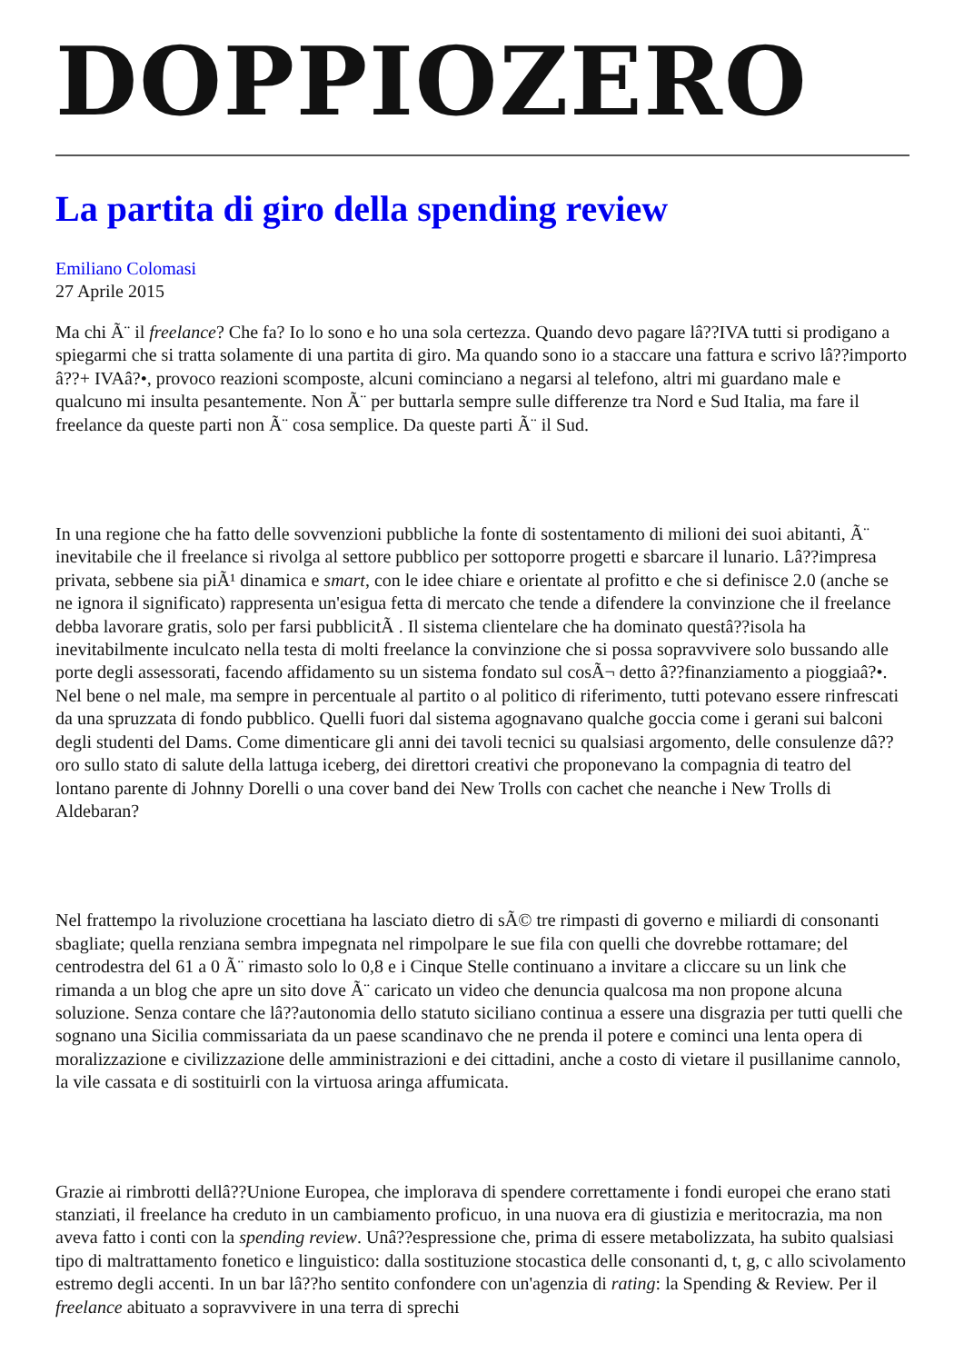DOPPIOZERO
La partita di giro della spending review
Emiliano Colomasi
27 Aprile 2015
Ma chi Ã¨ il freelance? Che fa? Io lo sono e ho una sola certezza. Quando devo pagare lâ??IVA tutti si prodigano a spiegarmi che si tratta solamente di una partita di giro. Ma quando sono io a staccare una fattura e scrivo lâ??importo â??+ IVAâ?•, provoco reazioni scomposte, alcuni cominciano a negarsi al telefono, altri mi guardano male e qualcuno mi insulta pesantemente. Non Ã¨ per buttarla sempre sulle differenze tra Nord e Sud Italia, ma fare il freelance da queste parti non Ã¨ cosa semplice. Da queste parti Ã¨ il Sud.
In una regione che ha fatto delle sovvenzioni pubbliche la fonte di sostentamento di milioni dei suoi abitanti, Ã¨ inevitabile che il freelance si rivolga al settore pubblico per sottoporre progetti e sbarcare il lunario. Lâ??impresa privata, sebbene sia piÃ¹ dinamica e smart, con le idee chiare e orientate al profitto e che si definisce 2.0 (anche se ne ignora il significato) rappresenta un'esigua fetta di mercato che tende a difendere la convinzione che il freelance debba lavorare gratis, solo per farsi pubblicitÃ . Il sistema clientelare che ha dominato questâ??isola ha inevitabilmente inculcato nella testa di molti freelance la convinzione che si possa sopravvivere solo bussando alle porte degli assessorati, facendo affidamento su un sistema fondato sul cosÃ¬ detto â??finanziamento a pioggiaâ?•. Nel bene o nel male, ma sempre in percentuale al partito o al politico di riferimento, tutti potevano essere rinfrescati da una spruzzata di fondo pubblico. Quelli fuori dal sistema agognavano qualche goccia come i gerani sui balconi degli studenti del Dams. Come dimenticare gli anni dei tavoli tecnici su qualsiasi argomento, delle consulenze dâ??oro sullo stato di salute della lattuga iceberg, dei direttori creativi che proponevano la compagnia di teatro del lontano parente di Johnny Dorelli o una cover band dei New Trolls con cachet che neanche i New Trolls di Aldebaran?
Nel frattempo la rivoluzione crocettiana ha lasciato dietro di sÃ© tre rimpasti di governo e miliardi di consonanti sbagliate; quella renziana sembra impegnata nel rimpolpare le sue fila con quelli che dovrebbe rottamare; del centrodestra del 61 a 0 Ã¨ rimasto solo lo 0,8 e i Cinque Stelle continuano a invitare a cliccare su un link che rimanda a un blog che apre un sito dove Ã¨ caricato un video che denuncia qualcosa ma non propone alcuna soluzione. Senza contare che lâ??autonomia dello statuto siciliano continua a essere una disgrazia per tutti quelli che sognano una Sicilia commissariata da un paese scandinavo che ne prenda il potere e cominci una lenta opera di moralizzazione e civilizzazione delle amministrazioni e dei cittadini, anche a costo di vietare il pusillanime cannolo, la vile cassata e di sostituirli con la virtuosa aringa affumicata.
Grazie ai rimbrotti dellâ??Unione Europea, che implorava di spendere correttamente i fondi europei che erano stati stanziati, il freelance ha creduto in un cambiamento proficuo, in una nuova era di giustizia e meritocrazia, ma non aveva fatto i conti con la spending review. Unâ??espressione che, prima di essere metabolizzata, ha subito qualsiasi tipo di maltrattamento fonetico e linguistico: dalla sostituzione stocastica delle consonanti d, t, g, c allo scivolamento estremo degli accenti. In un bar lâ??ho sentito confondere con un'agenzia di rating: la Spending & Review. Per il freelance abituato a sopravvivere in una terra di sprechi